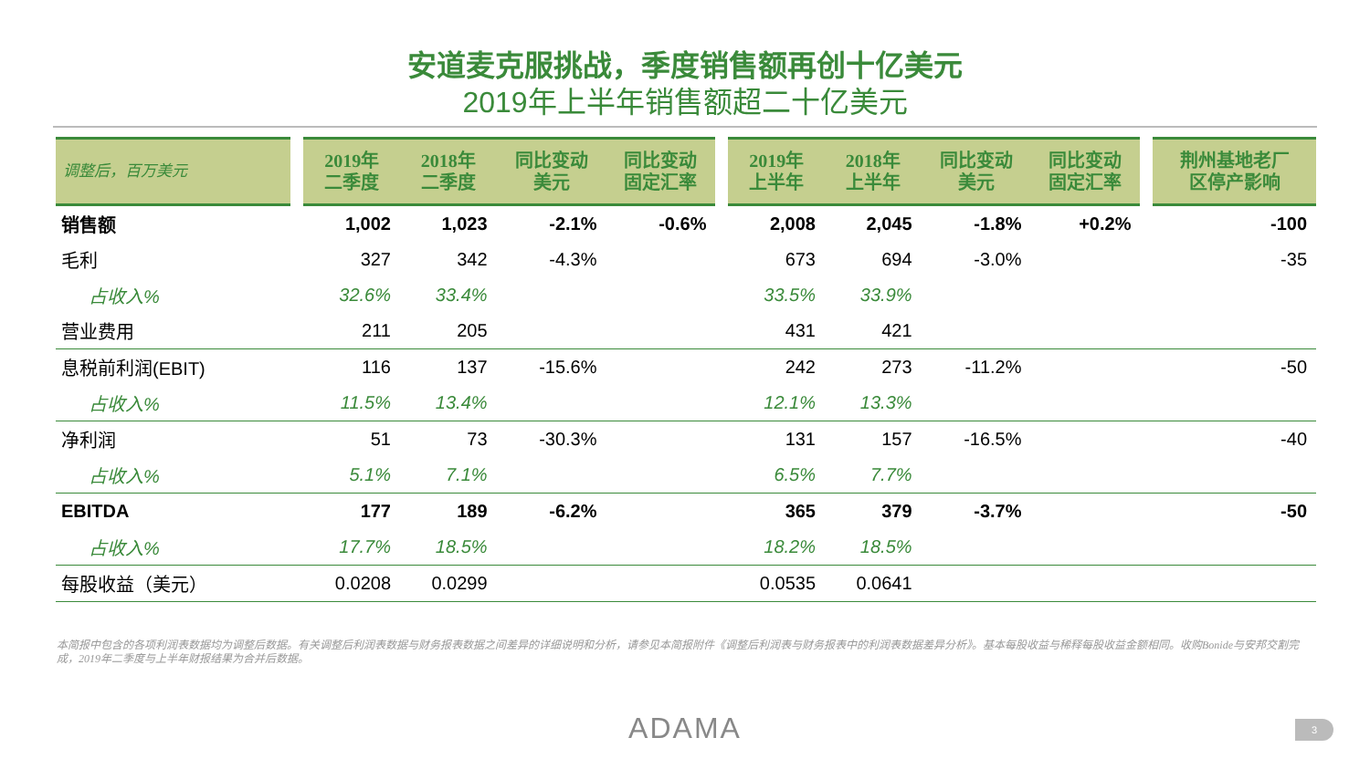安道麦克服挑战，季度销售额再创十亿美元
2019年上半年销售额超二十亿美元
| 调整后，百万美元 | | 2019年 二季度 | 2018年 二季度 | 同比变动 美元 | 同比变动 固定汇率 | | 2019年 上半年 | 2018年 上半年 | 同比变动 美元 | 同比变动 固定汇率 | | 荆州基地老厂 区停产影响 |
| --- | --- | --- | --- | --- | --- | --- | --- | --- | --- | --- | --- | --- |
| 销售额 | | 1,002 | 1,023 | -2.1% | -0.6% | | 2,008 | 2,045 | -1.8% | +0.2% | | -100 |
| 毛利 | | 327 | 342 | -4.3% | | | 673 | 694 | -3.0% | | | -35 |
| 占收入% | | 32.6% | 33.4% | | | | 33.5% | 33.9% | | | | |
| 营业费用 | | 211 | 205 | | | | 431 | 421 | | | | |
| 息税前利润(EBIT) | | 116 | 137 | -15.6% | | | 242 | 273 | -11.2% | | | -50 |
| 占收入% | | 11.5% | 13.4% | | | | 12.1% | 13.3% | | | | |
| 净利润 | | 51 | 73 | -30.3% | | | 131 | 157 | -16.5% | | | -40 |
| 占收入% | | 5.1% | 7.1% | | | | 6.5% | 7.7% | | | | |
| EBITDA | | 177 | 189 | -6.2% | | | 365 | 379 | -3.7% | | | -50 |
| 占收入% | | 17.7% | 18.5% | | | | 18.2% | 18.5% | | | | |
| 每股收益（美元） | | 0.0208 | 0.0299 | | | | 0.0535 | 0.0641 | | | | |
本简报中包含的各项利润表数据均为调整后数据。有关调整后利润表数据与财务报表数据之间差异的详细说明和分析，请参见本简报附件《调整后利润表与财务报表中的利润表数据差异分析》。基本每股收益与稀释每股收益金额相同。收购Bonide与安邦交割完成，2019年二季度与上半年财报结果为合并后数据。
ADAMA 3